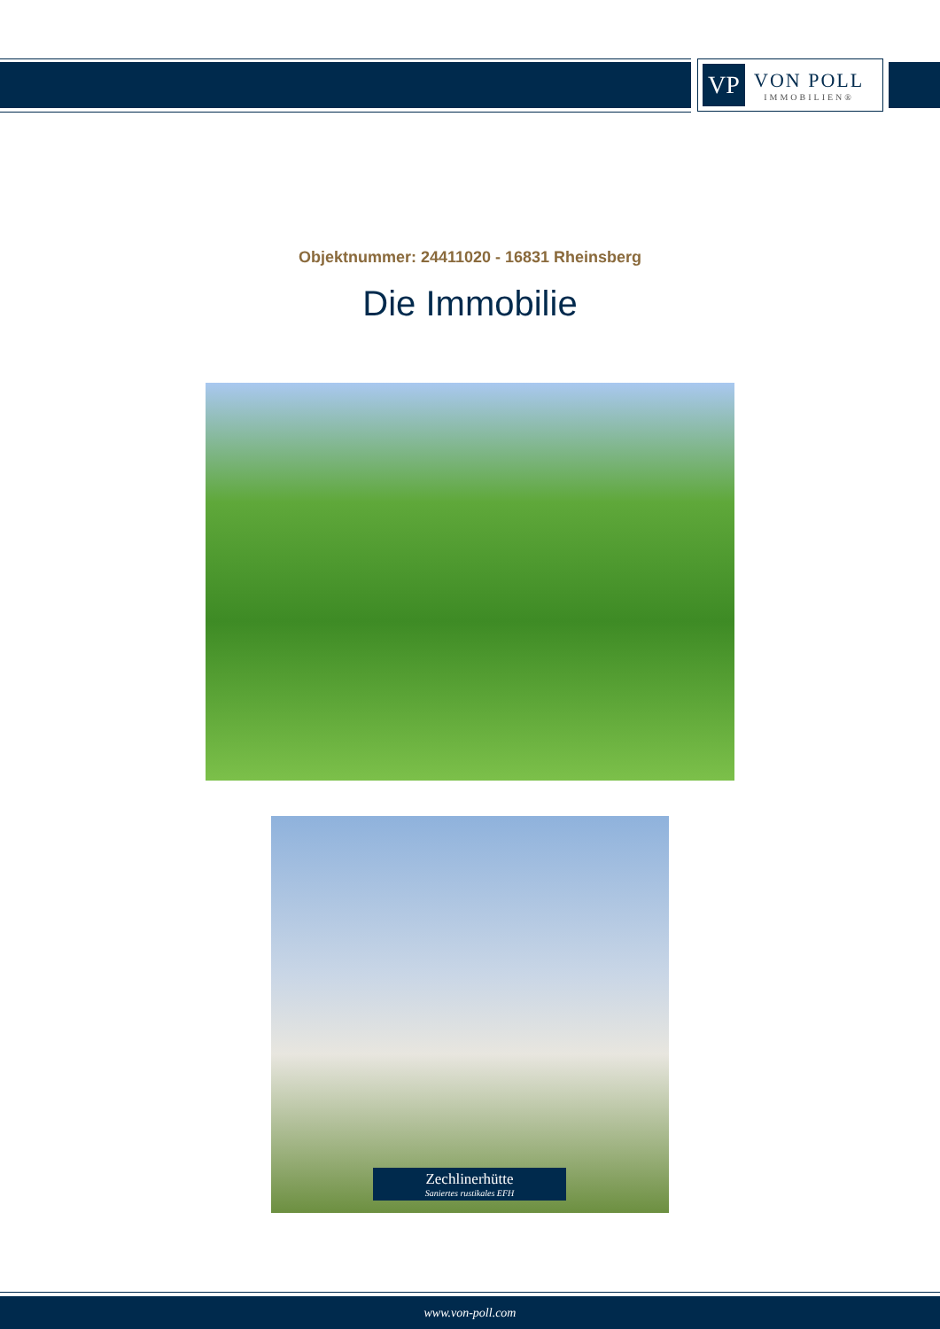VP
VON POLL
IMMOBILIEN®
Objektnummer: 24411020 - 16831 Rheinsberg
Die Immobilie
Zechlinerhütte
Saniertes rustikales EFH
www.von-poll.com